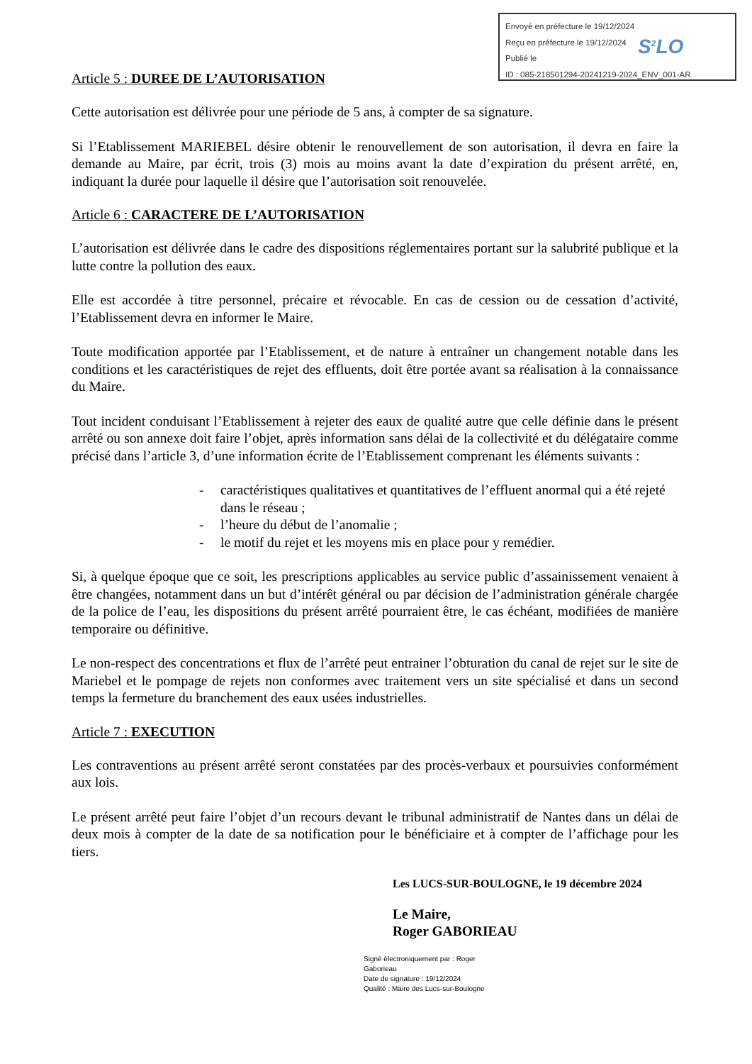Envoyé en préfecture le 19/12/2024
Reçu en préfecture le 19/12/2024
Publié le
ID : 085-218501294-20241219-2024_ENV_001-AR
S<sup>2</sup>LO
Article 5 : DUREE DE L’AUTORISATION
Cette autorisation est délivrée pour une période de 5 ans, à compter de sa signature.
Si l’Etablissement MARIEBEL désire obtenir le renouvellement de son autorisation, il devra en faire la demande au Maire, par écrit, trois (3) mois au moins avant la date d’expiration du présent arrêté, en, indiquant la durée pour laquelle il désire que l’autorisation soit renouvelée.
Article 6 : CARACTERE DE L’AUTORISATION
L’autorisation est délivrée dans le cadre des dispositions réglementaires portant sur la salubrité publique et la lutte contre la pollution des eaux.
Elle est accordée à titre personnel, précaire et révocable. En cas de cession ou de cessation d’activité, l’Etablissement devra en informer le Maire.
Toute modification apportée par l’Etablissement, et de nature à entraîner un changement notable dans les conditions et les caractéristiques de rejet des effluents, doit être portée avant sa réalisation à la connaissance du Maire.
Tout incident conduisant l’Etablissement à rejeter des eaux de qualité autre que celle définie dans le présent arrêté ou son annexe doit faire l’objet, après information sans délai de la collectivité et du délégataire comme précisé dans l’article 3, d’une information écrite de l’Etablissement comprenant les éléments suivants :
- caractéristiques qualitatives et quantitatives de l’effluent anormal qui a été rejeté dans le réseau ;
- l’heure du début de l’anomalie ;
- le motif du rejet et les moyens mis en place pour y remédier.
Si, à quelque époque que ce soit, les prescriptions applicables au service public d’assainissement venaient à être changées, notamment dans un but d’intérêt général ou par décision de l’administration générale chargée de la police de l’eau, les dispositions du présent arrêté pourraient être, le cas échéant, modifiées de manière temporaire ou définitive.
Le non-respect des concentrations et flux de l’arrêté peut entrainer l’obturation du canal de rejet sur le site de Mariebel et le pompage de rejets non conformes avec traitement vers un site spécialisé et dans un second temps la fermeture du branchement des eaux usées industrielles.
Article 7 : EXECUTION
Les contraventions au présent arrêté seront constatées par des procès-verbaux et poursuivies conformément aux lois.
Le présent arrêté peut faire l’objet d’un recours devant le tribunal administratif de Nantes dans un délai de deux mois à compter de la date de sa notification pour le bénéficiaire et à compter de l’affichage pour les tiers.
Les LUCS-SUR-BOULOGNE, le 19 décembre 2024
Le Maire,
Roger GABORIEAU
Signé électroniquement par : Roger Gaborieau
Date de signature : 19/12/2024
Qualité : Maire des Lucs-sur-Boulogne